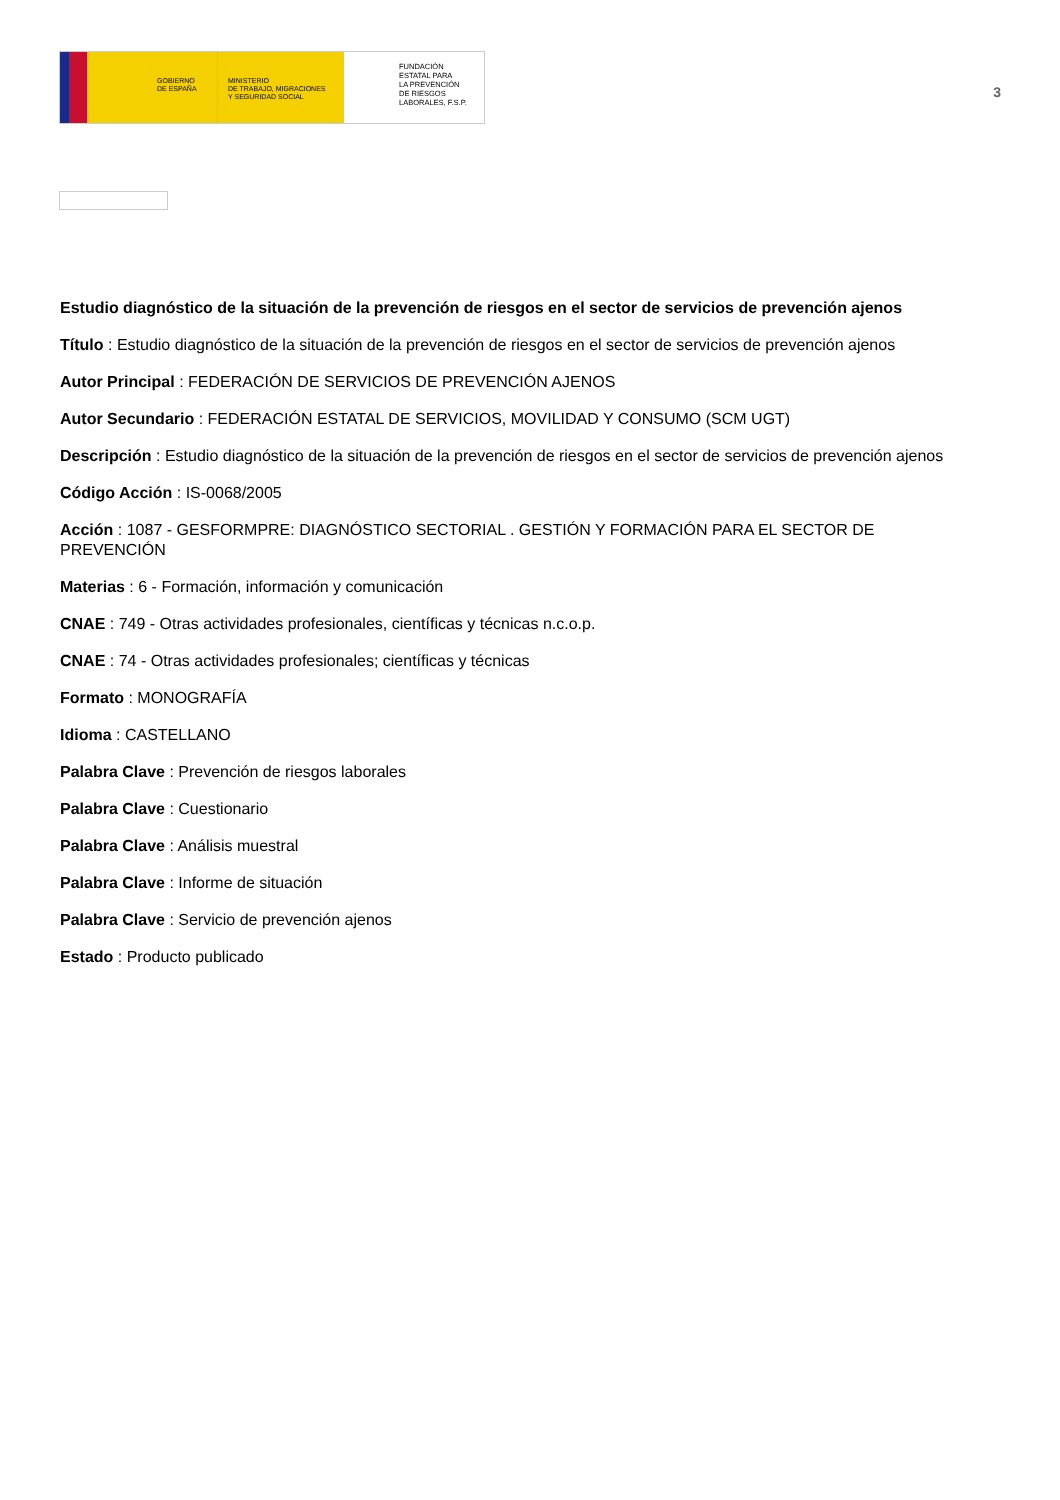GOBIERNO
DE ESPAÑA
MINISTERIO
DE TRABAJO, MIGRACIONES
Y SEGURIDAD SOCIAL
FUNDACIÓN
ESTATAL PARA
LA PREVENCIÓN
DE RIESGOS
LABORALES, F.S.P.
3
Estudio diagnóstico de la situación de la prevención de riesgos en el sector de servicios de prevención ajenos
Título : Estudio diagnóstico de la situación de la prevención de riesgos en el sector de servicios de prevención ajenos
Autor Principal : FEDERACIÓN DE SERVICIOS DE PREVENCIÓN AJENOS
Autor Secundario : FEDERACIÓN ESTATAL DE SERVICIOS, MOVILIDAD Y CONSUMO (SCM UGT)
Descripción : Estudio diagnóstico de la situación de la prevención de riesgos en el sector de servicios de prevención ajenos
Código Acción : IS-0068/2005
Acción : 1087 - GESFORMPRE: DIAGNÓSTICO SECTORIAL . GESTIÓN Y FORMACIÓN PARA EL SECTOR DE PREVENCIÓN
Materias : 6 - Formación, información y comunicación
CNAE : 749 - Otras actividades profesionales, científicas y técnicas n.c.o.p.
CNAE : 74 - Otras actividades profesionales; científicas y técnicas
Formato : MONOGRAFÍA
Idioma : CASTELLANO
Palabra Clave : Prevención de riesgos laborales
Palabra Clave : Cuestionario
Palabra Clave : Análisis muestral
Palabra Clave : Informe de situación
Palabra Clave : Servicio de prevención ajenos
Estado : Producto publicado